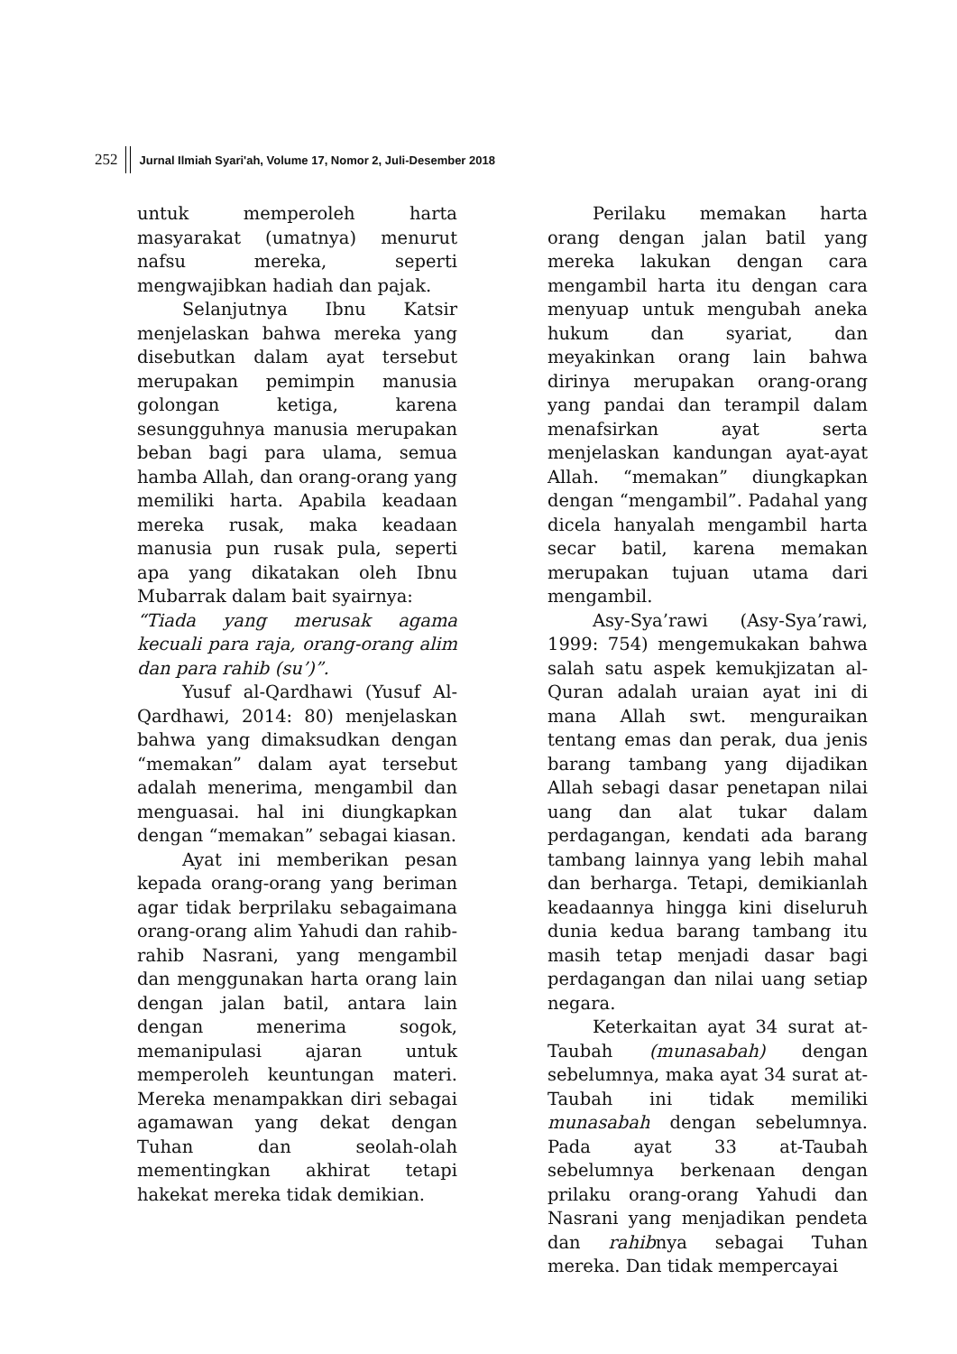252 Jurnal Ilmiah Syari'ah, Volume 17, Nomor 2, Juli-Desember 2018
untuk memperoleh harta masyarakat (umatnya) menurut nafsu mereka, seperti mengwajibkan hadiah dan pajak.
Selanjutnya Ibnu Katsir menjelaskan bahwa mereka yang disebutkan dalam ayat tersebut merupakan pemimpin manusia golongan ketiga, karena sesungguhnya manusia merupakan beban bagi para ulama, semua hamba Allah, dan orang-orang yang memiliki harta. Apabila keadaan mereka rusak, maka keadaan manusia pun rusak pula, seperti apa yang dikatakan oleh Ibnu Mubarrak dalam bait syairnya:
“Tiada yang merusak agama kecuali para raja, orang-orang alim dan para rahib (su’)”.
Yusuf al-Qardhawi (Yusuf Al-Qardhawi, 2014: 80) menjelaskan bahwa yang dimaksudkan dengan “memakan” dalam ayat tersebut adalah menerima, mengambil dan menguasai. hal ini diungkapkan dengan “memakan” sebagai kiasan.
Ayat ini memberikan pesan kepada orang-orang yang beriman agar tidak berprilaku sebagaimana orang-orang alim Yahudi dan rahib-rahib Nasrani, yang mengambil dan menggunakan harta orang lain dengan jalan batil, antara lain dengan menerima sogok, memanipulasi ajaran untuk memperoleh keuntungan materi. Mereka menampakkan diri sebagai agamawan yang dekat dengan Tuhan dan seolah-olah mementingkan akhirat tetapi hakekat mereka tidak demikian.
Perilaku memakan harta orang dengan jalan batil yang mereka lakukan dengan cara mengambil harta itu dengan cara menyuap untuk mengubah aneka hukum dan syariat, dan meyakinkan orang lain bahwa dirinya merupakan orang-orang yang pandai dan terampil dalam menafsirkan ayat serta menjelaskan kandungan ayat-ayat Allah. “memakan” diungkapkan dengan “mengambil”. Padahal yang dicela hanyalah mengambil harta secar batil, karena memakan merupakan tujuan utama dari mengambil.
Asy-Sya’rawi (Asy-Sya’rawi, 1999: 754) mengemukakan bahwa salah satu aspek kemukjizatan al-Quran adalah uraian ayat ini di mana Allah swt. menguraikan tentang emas dan perak, dua jenis barang tambang yang dijadikan Allah sebagi dasar penetapan nilai uang dan alat tukar dalam perdagangan, kendati ada barang tambang lainnya yang lebih mahal dan berharga. Tetapi, demikianlah keadaannya hingga kini diseluruh dunia kedua barang tambang itu masih tetap menjadi dasar bagi perdagangan dan nilai uang setiap negara.
Keterkaitan ayat 34 surat at-Taubah (munasabah) dengan sebelumnya, maka ayat 34 surat at-Taubah ini tidak memiliki munasabah dengan sebelumnya. Pada ayat 33 at-Taubah sebelumnya berkenaan dengan prilaku orang-orang Yahudi dan Nasrani yang menjadikan pendeta dan rahibnya sebagai Tuhan mereka. Dan tidak mempercayai